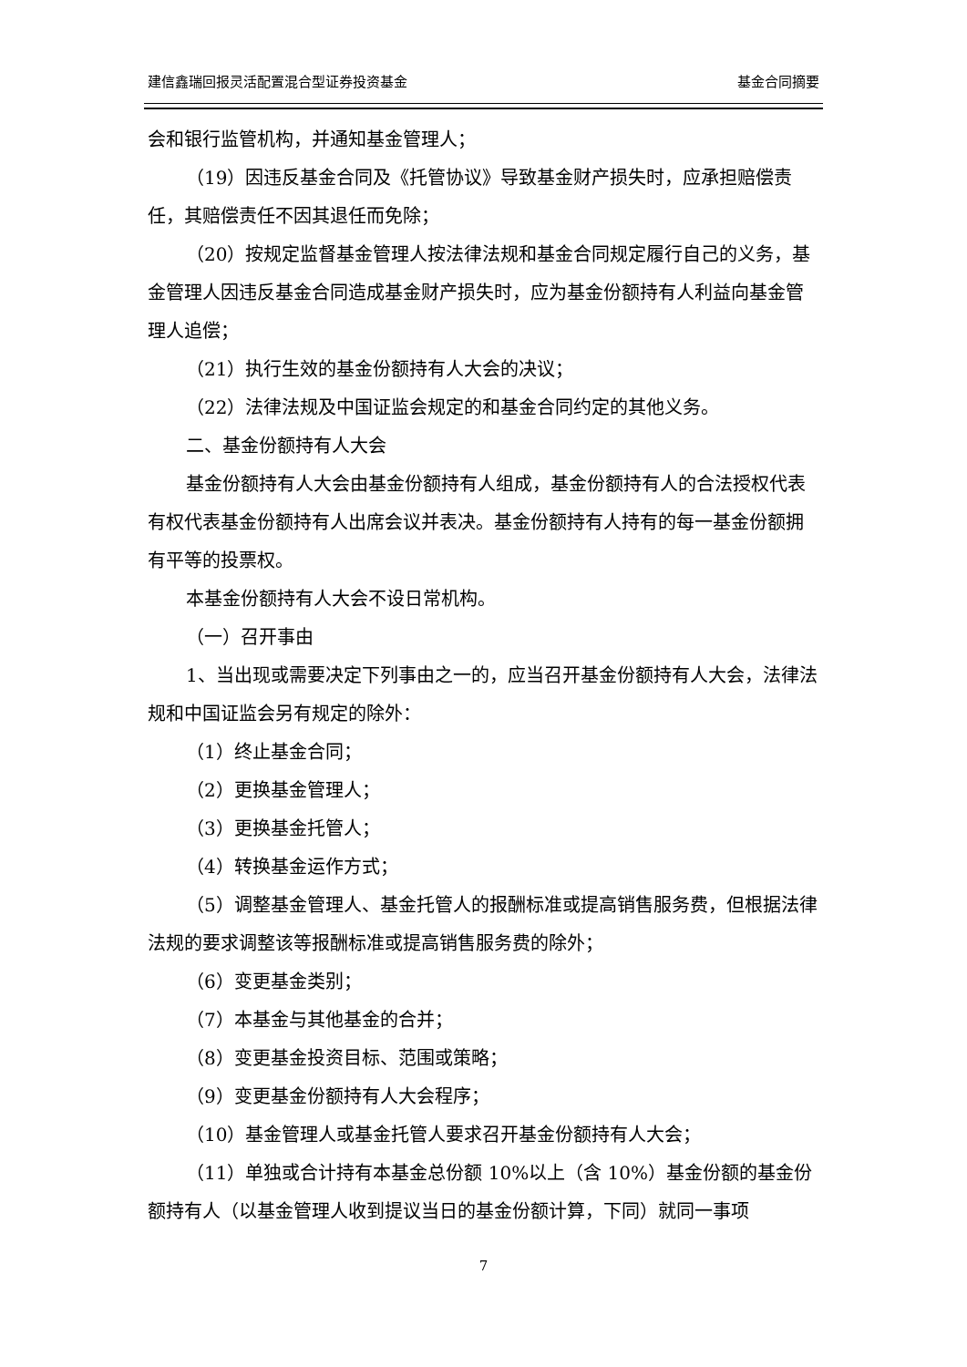建信鑫瑞回报灵活配置混合型证券投资基金 基金合同摘要
会和银行监管机构，并通知基金管理人；
（19）因违反基金合同及《托管协议》导致基金财产损失时，应承担赔偿责任，其赔偿责任不因其退任而免除；
（20）按规定监督基金管理人按法律法规和基金合同规定履行自己的义务，基金管理人因违反基金合同造成基金财产损失时，应为基金份额持有人利益向基金管理人追偿；
（21）执行生效的基金份额持有人大会的决议；
（22）法律法规及中国证监会规定的和基金合同约定的其他义务。
二、基金份额持有人大会
基金份额持有人大会由基金份额持有人组成，基金份额持有人的合法授权代表有权代表基金份额持有人出席会议并表决。基金份额持有人持有的每一基金份额拥有平等的投票权。
本基金份额持有人大会不设日常机构。
（一）召开事由
1、当出现或需要决定下列事由之一的，应当召开基金份额持有人大会，法律法规和中国证监会另有规定的除外：
（1）终止基金合同；
（2）更换基金管理人；
（3）更换基金托管人；
（4）转换基金运作方式；
（5）调整基金管理人、基金托管人的报酬标准或提高销售服务费，但根据法律法规的要求调整该等报酬标准或提高销售服务费的除外；
（6）变更基金类别；
（7）本基金与其他基金的合并；
（8）变更基金投资目标、范围或策略；
（9）变更基金份额持有人大会程序；
（10）基金管理人或基金托管人要求召开基金份额持有人大会；
（11）单独或合计持有本基金总份额 10%以上（含 10%）基金份额的基金份额持有人（以基金管理人收到提议当日的基金份额计算，下同）就同一事项
7